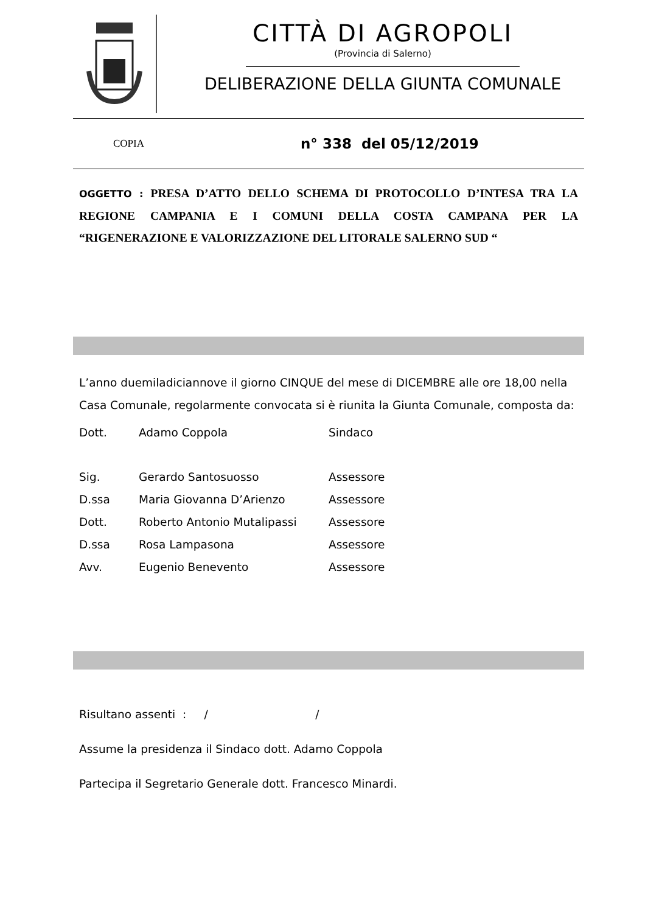CITTÀ DI AGROPOLI
(Provincia di Salerno)
DELIBERAZIONE DELLA GIUNTA COMUNALE
COPIA
n° 338 del 05/12/2019
OGGETTO : PRESA D’ATTO DELLO SCHEMA DI PROTOCOLLO D’INTESA TRA LA REGIONE CAMPANIA E I COMUNI DELLA COSTA CAMPANA PER LA “RIGENERAZIONE E VALORIZZAZIONE DEL LITORALE SALERNO SUD “
L’anno duemiladiciannove il giorno CINQUE del mese di DICEMBRE alle ore 18,00 nella Casa Comunale, regolarmente convocata si è riunita la Giunta Comunale, composta da:
| Dott. | Adamo Coppola | Sindaco |
| Sig. | Gerardo Santosuosso | Assessore |
| D.ssa | Maria Giovanna D’Arienzo | Assessore |
| Dott. | Roberto Antonio Mutalipassi | Assessore |
| D.ssa | Rosa Lampasona | Assessore |
| Avv. | Eugenio Benevento | Assessore |
Risultano assenti : / /
Assume la presidenza il Sindaco dott. Adamo Coppola
Partecipa il Segretario Generale dott. Francesco Minardi.